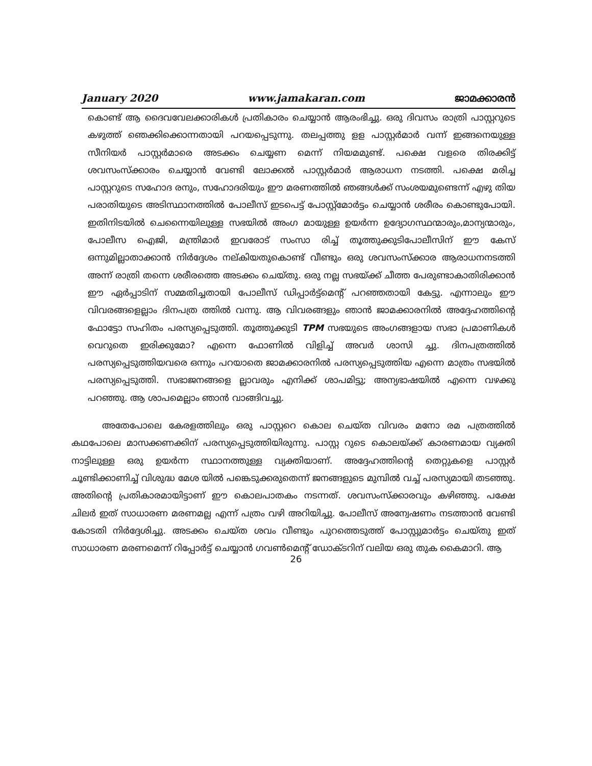January 2020 www.jamakaran.com ജാമക്കാരൻ
കൊണ്ട് ആ ദൈവവേലക്കാരികൾ പ്രതികാരം ചെയ്യാൻ ആരംഭിച്ചു. ഒരു ദിവസം രാത്രി പാസ്റ്ററുടെ കഴുത്ത് ഞെക്കിക്കൊന്നതായി പറയപ്പെടുന്നു. തലപ്പത്തു ളള പാസ്റ്റർമാർ വന്ന് ഇങ്ങനെയുള്ള സീനിയർ പാസ്റ്റർമാരെ അടക്കം ചെയ്യണ മെന്ന് നിയമമുണ്ട്. പക്ഷെ വളരെ തിരക്കിട്ട് ശവസംസ്ക്കാരം ചെയ്യാൻ വേണ്ടി ലോക്കൽ പാസ്റ്റർമാർ ആരാധന നടത്തി. പക്ഷെ മരിച്ച പാസ്റ്ററുടെ സഹോദ രനും, സഹോദരിയും ഈ മരണത്തിൽ ഞങ്ങൾക്ക് സംശയമുണ്ടെന്ന് എഴു തിയ പരാതിയുടെ അടിസ്ഥാനത്തിൽ പോലീസ് ഇടപെട്ട് പോസ്റ്റ്മോർട്ടം ചെയ്യാൻ ശരീരം കൊണ്ടുപോയി. ഇതിനിടയിൽ ചെന്നൈയിലുള്ള സഭയിൽ അംഗ മായുള്ള ഉയർന്ന ഉദ്യോഗസ്ഥന്മാരും,മാന്യന്മാരും, പോലീസ ഐജി, മന്ത്രിമാർ ഇവരോട് സംസാ രിച്ച് തൂത്തുക്കുടിപോലീസിന് ഈ കേസ് ഒന്നുമില്ലാതാക്കാൻ നിർദ്ദേശം നല്കിയതുകൊണ്ട് വീണ്ടും ഒരു ശവസംസ്ക്കാര ആരാധനനടത്തി അന്ന് രാത്രി തന്നെ ശരീരത്തെ അടക്കം ചെയ്തു. ഒരു നല്ല സഭയ്ക്ക് ചീത്ത പേരുണ്ടാകാതിരിക്കാൻ ഈ ഏർപ്പാടിന് സമ്മതിച്ചതായി പോലീസ് ഡിപ്പാർട്ട്മെന്റ് പറഞ്ഞതായി കേട്ടു. എന്നാലും ഈ വിവരങ്ങളെല്ലാം ദിനപത്ര ത്തിൽ വന്നു. ആ വിവരങ്ങളും ഞാൻ ജാമക്കാരനിൽ അദ്ദേഹത്തിന്റെ ഫോട്ടോ സഹിതം പരസ്യപ്പെടുത്തി. തൂത്തുക്കുടി TPM സഭയുടെ അംഗങ്ങളായ സഭാ പ്രമാണികൾ വെറുതെ ഇരിക്കുമോ? എന്നെ ഫോണിൽ വിളിച്ച് അവർ ശാസി ച്ചു. ദിനപത്രത്തിൽ പരസ്യപ്പെടുത്തിയവരെ ഒന്നും പറയാതെ ജാമക്കാരനിൽ പരസ്യപ്പെടുത്തിയ എന്നെ മാത്രം സഭയിൽ പരസ്യപ്പെടുത്തി. സഭാജനങ്ങളെ ല്ലാവരും എനിക്ക് ശാപമിട്ടു; അന്യഭാഷയിൽ എന്നെ വഴക്കു പറഞ്ഞു. ആ ശാപമെല്ലാം ഞാൻ വാങ്ങിവച്ചു.
അതേപോലെ കേരളത്തിലും ഒരു പാസ്റ്ററെ കൊല ചെയ്ത വിവരം മനോ രമ പത്രത്തിൽ കഥപോലെ മാസക്കണക്കിന് പരസ്യപ്പെടുത്തിയിരുന്നു. പാസ്റ്റ റുടെ കൊലയ്ക്ക് കാരണമായ വ്യക്തി നാട്ടിലുള്ള ഒരു ഉയർന്ന സ്ഥാനത്തുള്ള വ്യക്തിയാണ്. അദ്ദേഹത്തിന്റെ തെറ്റുകളെ പാസ്റ്റർ ചൂണ്ടിക്കാണിച്ച് വിശുദ്ധ മേശ യിൽ പങ്കെടുക്കരുതെന്ന് ജനങ്ങളുടെ മുമ്പിൽ വച്ച് പരസ്യമായി തടഞ്ഞു. അതിന്റെ പ്രതികാരമായിട്ടാണ് ഈ കൊലപാതകം നടന്നത്. ശവസംസ്ക്കാരവും കഴിഞ്ഞു. പക്ഷേ ചിലർ ഇത് സാധാരണ മരണമല്ല എന്ന് പത്രം വഴി അറിയിച്ചു. പോലീസ് അന്വേഷണം നടത്താൻ വേണ്ടി കോടതി നിർദ്ദേശിച്ചു. അടക്കം ചെയ്ത ശവം വീണ്ടും പുറത്തെടുത്ത് പോസ്റ്റുമാർട്ടം ചെയ്തു ഇത് സാധാരണ മരണമെന്ന് റിപ്പോർട്ട് ചെയ്യാൻ ഗവൺമെന്റ് ഡോക്ടറിന് വലിയ ഒരു തുക കൈമാറി. ആ
26